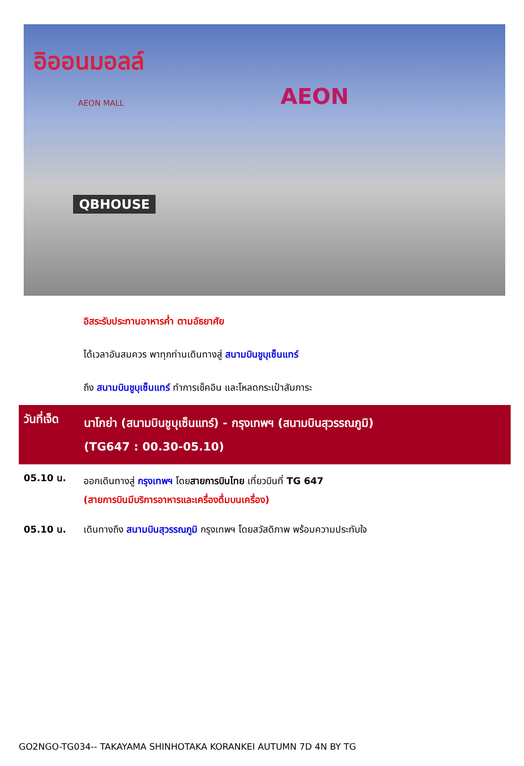อิออนมอลล์
AEON MALL AEON
QBHOUSE
อิสระรับประทานอาหารค่ำ ตามอัธยาศัย
ได้เวลาอันสมควร พาทุกท่านเดินทางสู่ สนามบินชูบุเซ็นแทร์
ถึง สนามบินชูบุเซ็นแทร์ ทำการเช็คอิน และโหลดกระเป๋าสัมภาระ
วันที่เจ็ด
นาโกย่า (สนามบินชูบุเซ็นแทร์) - กรุงเทพฯ (สนามบินสุวรรณภูมิ)
(TG647 : 00.30-05.10)
05.10 น.
ออกเดินทางสู่ กรุงเทพฯ โดยสายการบินไทย เที่ยวบินที่ TG 647
(สายการบินมีบริการอาหารและเครื่องดื่มบนเครื่อง)
05.10 น. เดินทางถึง สนามบินสุวรรณภูมิ กรุงเทพฯ โดยสวัสดิภาพ พร้อมความประทับใจ
GO2NGO-TG034-- TAKAYAMA SHINHOTAKA KORANKEI AUTUMN 7D 4N BY TG